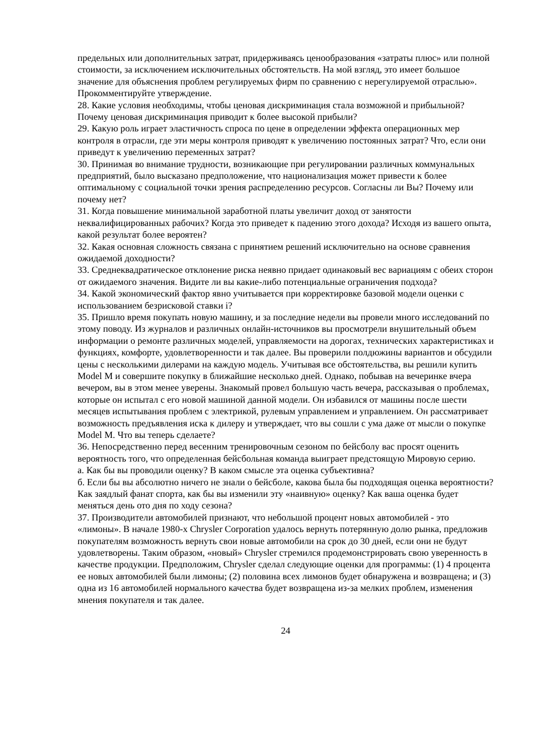предельных или дополнительных затрат, придерживаясь ценообразования «затраты плюс» или полной стоимости, за исключением исключительных обстоятельств. На мой взгляд, это имеет большое значение для объяснения проблем регулируемых фирм по сравнению с нерегулируемой отраслью». Прокомментируйте утверждение.
28. Какие условия необходимы, чтобы ценовая дискриминация стала возможной и прибыльной? Почему ценовая дискриминация приводит к более высокой прибыли?
29. Какую роль играет эластичность спроса по цене в определении эффекта операционных мер контроля в отрасли, где эти меры контроля приводят к увеличению постоянных затрат? Что, если они приведут к увеличению переменных затрат?
30. Принимая во внимание трудности, возникающие при регулировании различных коммунальных предприятий, было высказано предположение, что национализация может привести к более оптимальному с социальной точки зрения распределению ресурсов. Согласны ли Вы? Почему или почему нет?
31. Когда повышение минимальной заработной платы увеличит доход от занятости неквалифицированных рабочих? Когда это приведет к падению этого дохода? Исходя из вашего опыта, какой результат более вероятен?
32. Какая основная сложность связана с принятием решений исключительно на основе сравнения ожидаемой доходности?
33. Среднеквадратическое отклонение риска неявно придает одинаковый вес вариациям с обеих сторон от ожидаемого значения. Видите ли вы какие-либо потенциальные ограничения подхода?
34. Какой экономический фактор явно учитывается при корректировке базовой модели оценки с использованием безрисковой ставки i?
35. Пришло время покупать новую машину, и за последние недели вы провели много исследований по этому поводу. Из журналов и различных онлайн-источников вы просмотрели внушительный объем информации о ремонте различных моделей, управляемости на дорогах, технических характеристиках и функциях, комфорте, удовлетворенности и так далее. Вы проверили полдюжины вариантов и обсудили цены с несколькими дилерами на каждую модель. Учитывая все обстоятельства, вы решили купить Model M и совершите покупку в ближайшие несколько дней. Однако, побывав на вечеринке вчера вечером, вы в этом менее уверены. Знакомый провел большую часть вечера, рассказывая о проблемах, которые он испытал с его новой машиной данной модели. Он избавился от машины после шести месяцев испытывания проблем с электрикой, рулевым управлением и управлением. Он рассматривает возможность предъявления иска к дилеру и утверждает, что вы сошли с ума даже от мысли о покупке Model M. Что вы теперь сделаете?
36. Непосредственно перед весенним тренировочным сезоном по бейсболу вас просят оценить вероятность того, что определенная бейсбольная команда выиграет предстоящую Мировую серию.
а. Как бы вы проводили оценку? В каком смысле эта оценка субъективна?
б. Если бы вы абсолютно ничего не знали о бейсболе, какова была бы подходящая оценка вероятности? Как заядлый фанат спорта, как бы вы изменили эту «наивную» оценку? Как ваша оценка будет меняться день ото дня по ходу сезона?
37. Производители автомобилей признают, что небольшой процент новых автомобилей - это «лимоны». В начале 1980-х Chrysler Corporation удалось вернуть потерянную долю рынка, предложив покупателям возможность вернуть свои новые автомобили на срок до 30 дней, если они не будут удовлетворены. Таким образом, «новый» Chrysler стремился продемонстрировать свою уверенность в качестве продукции. Предположим, Chrysler сделал следующие оценки для программы: (1) 4 процента ее новых автомобилей были лимоны; (2) половина всех лимонов будет обнаружена и возвращена; и (3) одна из 16 автомобилей нормального качества будет возвращена из-за мелких проблем, изменения мнения покупателя и так далее.
24